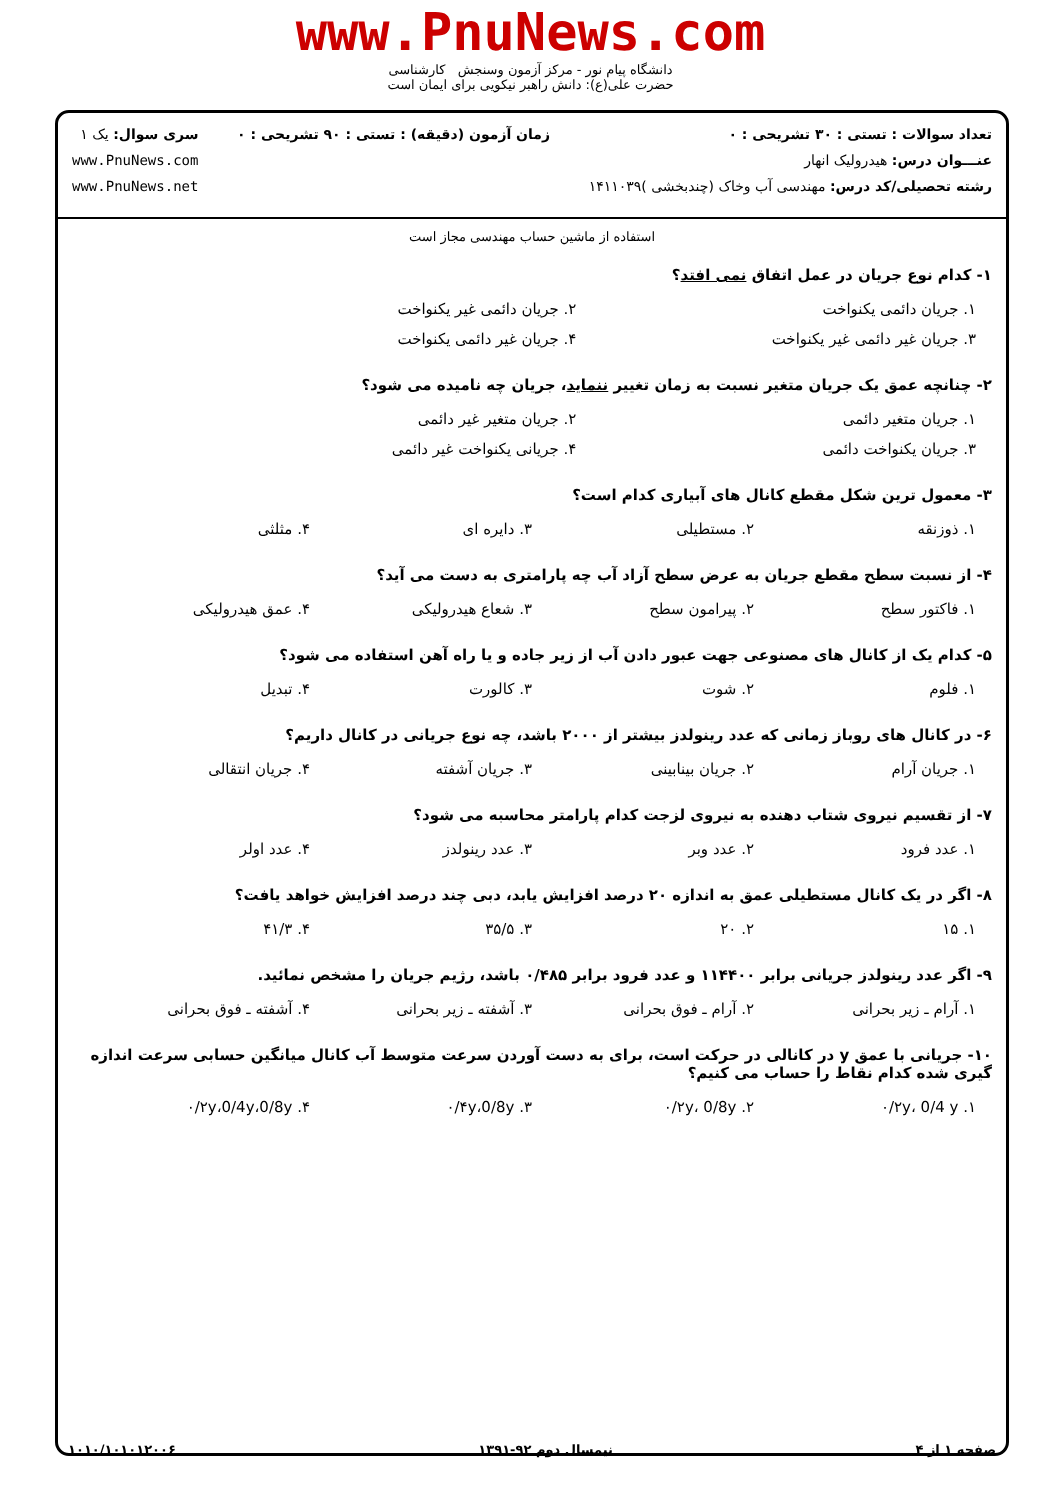www.PnuNews.com
دانشگاه پیام نور - مرکز آزمون وسنجش کارشناسی
حضرت علی(ع): دانش راهبر نیکویی برای ایمان است
تعداد سوالات : تستی : ۳۰ تشریحی : ۰
عنـــوان درس: هیدرولیک انهار
رشته تحصیلی/کد درس: مهندسی آب وخاک (چندبخشی )۱۴۱۱۰۳۹
زمان آزمون (دقیقه) : تستی : ۹۰ تشریحی : ۰
سری سوال: یک ۱
www.PnuNews.com
www.PnuNews.net
استفاده از ماشین حساب مهندسی مجاز است
۱- کدام نوع جریان در عمل اتفاق نمی افتد؟
۱. جریان دائمی یکنواخت ۲. جریان دائمی غیر یکنواخت
۳. جریان غیر دائمی غیر یکنواخت ۴. جریان غیر دائمی یکنواخت
۲- چنانچه عمق یک جریان متغیر نسبت به زمان تغییر ننماید، جریان چه نامیده می شود؟
۱. جریان متغیر دائمی ۲. جریان متغیر غیر دائمی
۳. جریان یکنواخت دائمی ۴. جریانی یکنواخت غیر دائمی
۳- معمول ترین شکل مقطع کانال های آبیاری کدام است؟
۱. ذوزنقه ۲. مستطیلی ۳. دایره ای ۴. مثلثی
۴- از نسبت سطح مقطع جریان به عرض سطح آزاد آب چه پارامتری به دست می آید؟
۱. فاکتور سطح ۲. پیرامون سطح ۳. شعاع هیدرولیکی ۴. عمق هیدرولیکی
۵- کدام یک از کانال های مصنوعی جهت عبور دادن آب از زیر جاده و یا راه آهن استفاده می شود؟
۱. فلوم ۲. شوت ۳. کالورت ۴. تبدیل
۶- در کانال های روباز زمانی که عدد رینولدز بیشتر از ۲۰۰۰ باشد، چه نوع جریانی در کانال داریم؟
۱. جریان آرام ۲. جریان بینابینی ۳. جریان آشفته ۴. جریان انتقالی
۷- از تقسیم نیروی شتاب دهنده به نیروی لزجت کدام پارامتر محاسبه می شود؟
۱. عدد فرود ۲. عدد وبر ۳. عدد رینولدز ۴. عدد اولر
۸- اگر در یک کانال مستطیلی عمق به اندازه ۲۰ درصد افزایش یابد، دبی چند درصد افزایش خواهد یافت؟
۱. ۱۵ ۲. ۲۰ ۳. ۳۵/۵ ۴. ۴۱/۳
۹- اگر عدد رینولدز جریانی برابر ۱۱۴۴۰۰ و عدد فرود برابر ۰/۴۸۵ باشد، رژیم جریان را مشخص نمائید.
۱. آرام ـ زیر بحرانی ۲. آرام ـ فوق بحرانی ۳. آشفته ـ زیر بحرانی ۴. آشفته ـ فوق بحرانی
۱۰- جریانی با عمق y در کانالی در حرکت است، برای به دست آوردن سرعت متوسط آب کانال میانگین حسابی سرعت اندازه گیری شده کدام نقاط را حساب می کنیم؟
۱. ۰/۲y، 0/4 y ۲. ۰/۲y، 0/8y ۳. ۰/۴y،0/8y ۴. ۰/۲y،0/4y،0/8y
صفحه ۱ از ۴ نیمسال دوم ۹۲-۱۳۹۱ ۱۰۱۰/۱۰۱۰۱۲۰۰۶